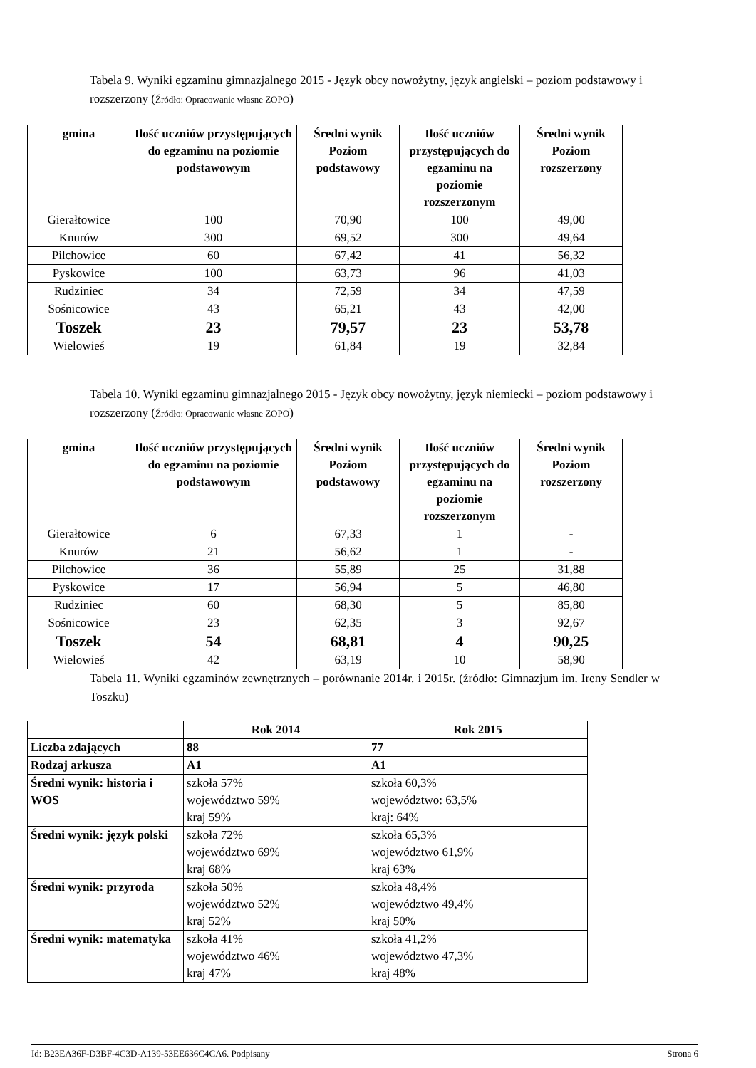Tabela 9. Wyniki egzaminu gimnazjalnego 2015 - Język obcy nowożytny, język angielski – poziom podstawowy i rozszerzony (Źródło: Opracowanie własne ZOPO)
| gmina | Ilość uczniów przystępujących do egzaminu na poziomie podstawowym | Średni wynik Poziom podstawowy | Ilość uczniów przystępujących do egzaminu na poziomie rozszerzonym | Średni wynik Poziom rozszerzony |
| --- | --- | --- | --- | --- |
| Gierałtowice | 100 | 70,90 | 100 | 49,00 |
| Knurów | 300 | 69,52 | 300 | 49,64 |
| Pilchowice | 60 | 67,42 | 41 | 56,32 |
| Pyskowice | 100 | 63,73 | 96 | 41,03 |
| Rudziniec | 34 | 72,59 | 34 | 47,59 |
| Sośnicowice | 43 | 65,21 | 43 | 42,00 |
| Toszek | 23 | 79,57 | 23 | 53,78 |
| Wielowieś | 19 | 61,84 | 19 | 32,84 |
Tabela 10. Wyniki egzaminu gimnazjalnego 2015 - Język obcy nowożytny, język niemiecki – poziom podstawowy i rozszerzony (Źródło: Opracowanie własne ZOPO)
| gmina | Ilość uczniów przystępujących do egzaminu na poziomie podstawowym | Średni wynik Poziom podstawowy | Ilość uczniów przystępujących do egzaminu na poziomie rozszerzonym | Średni wynik Poziom rozszerzony |
| --- | --- | --- | --- | --- |
| Gierałtowice | 6 | 67,33 | 1 | - |
| Knurów | 21 | 56,62 | 1 | - |
| Pilchowice | 36 | 55,89 | 25 | 31,88 |
| Pyskowice | 17 | 56,94 | 5 | 46,80 |
| Rudziniec | 60 | 68,30 | 5 | 85,80 |
| Sośnicowice | 23 | 62,35 | 3 | 92,67 |
| Toszek | 54 | 68,81 | 4 | 90,25 |
| Wielowieś | 42 | 63,19 | 10 | 58,90 |
Tabela 11. Wyniki egzaminów zewnętrznych – porównanie 2014r. i 2015r. (źródło: Gimnazjum im. Ireny Sendler w Toszku)
| | Rok 2014 | Rok 2015 |
| Liczba zdających | 88 | 77 |
| Rodzaj arkusza | A1 | A1 |
| Średni wynik: historia i WOS | szkoła 57% województwo 59% kraj 59% | szkoła 60,3% województwo: 63,5% kraj: 64% |
| Średni wynik: język polski | szkoła 72% województwo 69% kraj 68% | szkoła 65,3% województwo 61,9% kraj 63% |
| Średni wynik: przyroda | szkoła 50% województwo 52% kraj 52% | szkoła 48,4% województwo 49,4% kraj 50% |
| Średni wynik: matematyka | szkoła 41% województwo 46% kraj 47% | szkoła 41,2% województwo 47,3% kraj 48% |
Id: B23EA36F-D3BF-4C3D-A139-53EE636C4CA6. Podpisany Strona 6